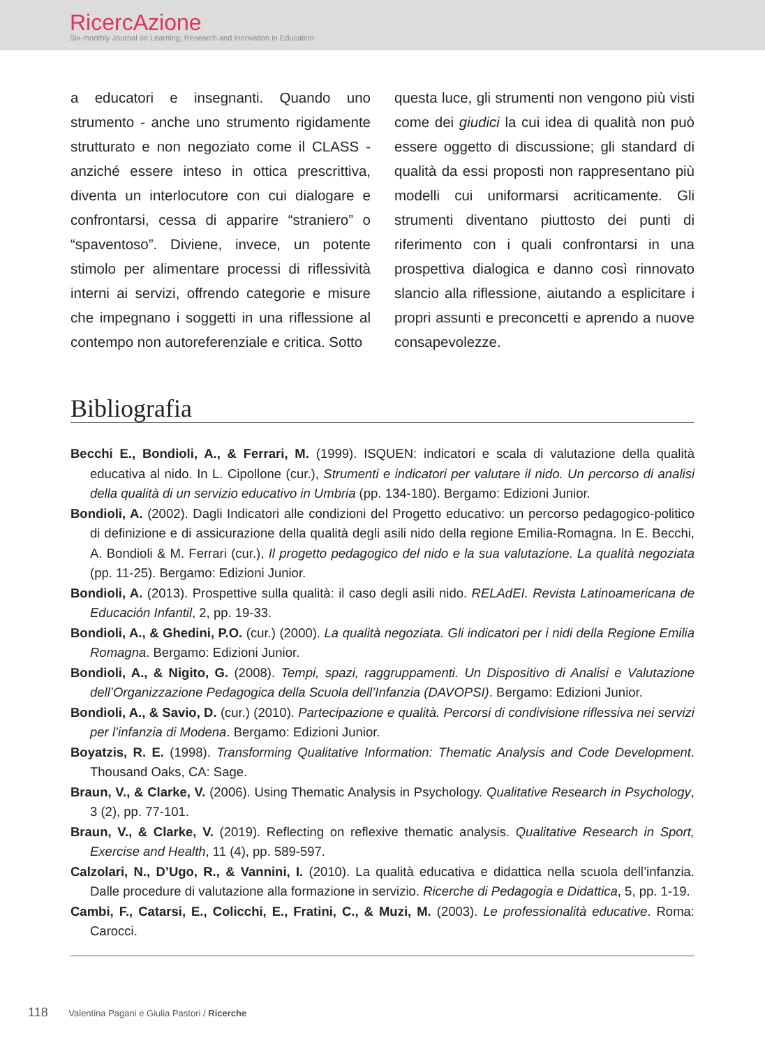RicercAzione
Six-monthly Journal on Learning, Research and Innovation in Education
a educatori e insegnanti. Quando uno strumento - anche uno strumento rigidamente strutturato e non negoziato come il CLASS - anziché essere inteso in ottica prescrittiva, diventa un interlocutore con cui dialogare e confrontarsi, cessa di apparire “straniero” o “spaventoso”. Diviene, invece, un potente stimolo per alimentare processi di riflessività interni ai servizi, offrendo categorie e misure che impegnano i soggetti in una riflessione al contempo non autoreferenziale e critica. Sotto
questa luce, gli strumenti non vengono più visti come dei giudici la cui idea di qualità non può essere oggetto di discussione; gli standard di qualità da essi proposti non rappresentano più modelli cui uniformarsi acriticamente. Gli strumenti diventano piuttosto dei punti di riferimento con i quali confrontarsi in una prospettiva dialogica e danno così rinnovato slancio alla riflessione, aiutando a esplicitare i propri assunti e preconcetti e aprendo a nuove consapevolezze.
Bibliografia
Becchi E., Bondioli, A., & Ferrari, M. (1999). ISQUEN: indicatori e scala di valutazione della qualità educativa al nido. In L. Cipollone (cur.), Strumenti e indicatori per valutare il nido. Un percorso di analisi della qualità di un servizio educativo in Umbria (pp. 134-180). Bergamo: Edizioni Junior.
Bondioli, A. (2002). Dagli Indicatori alle condizioni del Progetto educativo: un percorso pedagogico-politico di definizione e di assicurazione della qualità degli asili nido della regione Emilia-Romagna. In E. Becchi, A. Bondioli & M. Ferrari (cur.), Il progetto pedagogico del nido e la sua valutazione. La qualità negoziata (pp. 11-25). Bergamo: Edizioni Junior.
Bondioli, A. (2013). Prospettive sulla qualità: il caso degli asili nido. RELAdEI. Revista Latinoamericana de Educación Infantil, 2, pp. 19-33.
Bondioli, A., & Ghedini, P.O. (cur.) (2000). La qualità negoziata. Gli indicatori per i nidi della Regione Emilia Romagna. Bergamo: Edizioni Junior.
Bondioli, A., & Nigito, G. (2008). Tempi, spazi, raggruppamenti. Un Dispositivo di Analisi e Valutazione dell’Organizzazione Pedagogica della Scuola dell’Infanzia (DAVOPSI). Bergamo: Edizioni Junior.
Bondioli, A., & Savio, D. (cur.) (2010). Partecipazione e qualità. Percorsi di condivisione riflessiva nei servizi per l’infanzia di Modena. Bergamo: Edizioni Junior.
Boyatzis, R. E. (1998). Transforming Qualitative Information: Thematic Analysis and Code Development. Thousand Oaks, CA: Sage.
Braun, V., & Clarke, V. (2006). Using Thematic Analysis in Psychology. Qualitative Research in Psychology, 3 (2), pp. 77-101.
Braun, V., & Clarke, V. (2019). Reflecting on reflexive thematic analysis. Qualitative Research in Sport, Exercise and Health, 11 (4), pp. 589-597.
Calzolari, N., D’Ugo, R., & Vannini, I. (2010). La qualità educativa e didattica nella scuola dell’infanzia. Dalle procedure di valutazione alla formazione in servizio. Ricerche di Pedagogia e Didattica, 5, pp. 1-19.
Cambi, F., Catarsi, E., Colicchi, E., Fratini, C., & Muzi, M. (2003). Le professionalità educative. Roma: Carocci.
118 Valentina Pagani e Giulia Pastori / Ricerche